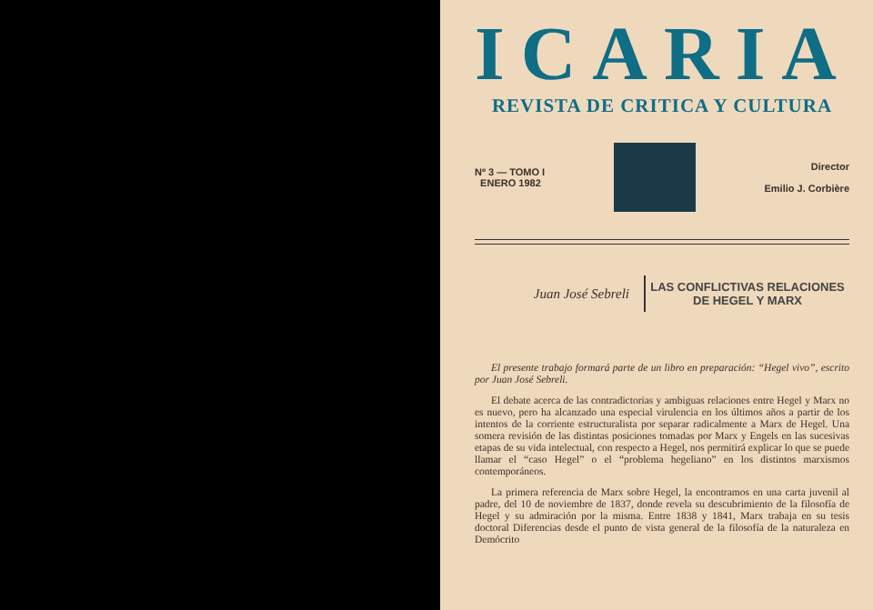ICARIA
REVISTA DE CRITICA Y CULTURA
Nº 3 — TOMO I
ENERO 1982
Director
Emilio J. Corbière
Juan José Sebreli
LAS CONFLICTIVAS RELACIONES
DE HEGEL Y MARX
El presente trabajo formará parte de un libro en preparación: “Hegel vivo”, escrito por Juan José Sebreli.
El debate acerca de las contradictorias y ambiguas relaciones entre Hegel y Marx no es nuevo, pero ha alcanzado una especial virulencia en los últimos años a partir de los intentos de la corriente estructuralista por separar radicalmente a Marx de Hegel. Una somera revisión de las distintas posiciones tomadas por Marx y Engels en las sucesivas etapas de su vida intelectual, con respecto a Hegel, nos permitirá explicar lo que se puede llamar el “caso Hegel” o el “problema hegeliano” en los distintos marxismos contemporáneos.
La primera referencia de Marx sobre Hegel, la encontramos en una carta juvenil al padre, del 10 de noviembre de 1837, donde revela su descubrimiento de la filosofía de Hegel y su admiración por la misma. Entre 1838 y 1841, Marx trabaja en su tesis doctoral Diferencias desde el punto de vista general de la filosofía de la naturaleza en Demócrito